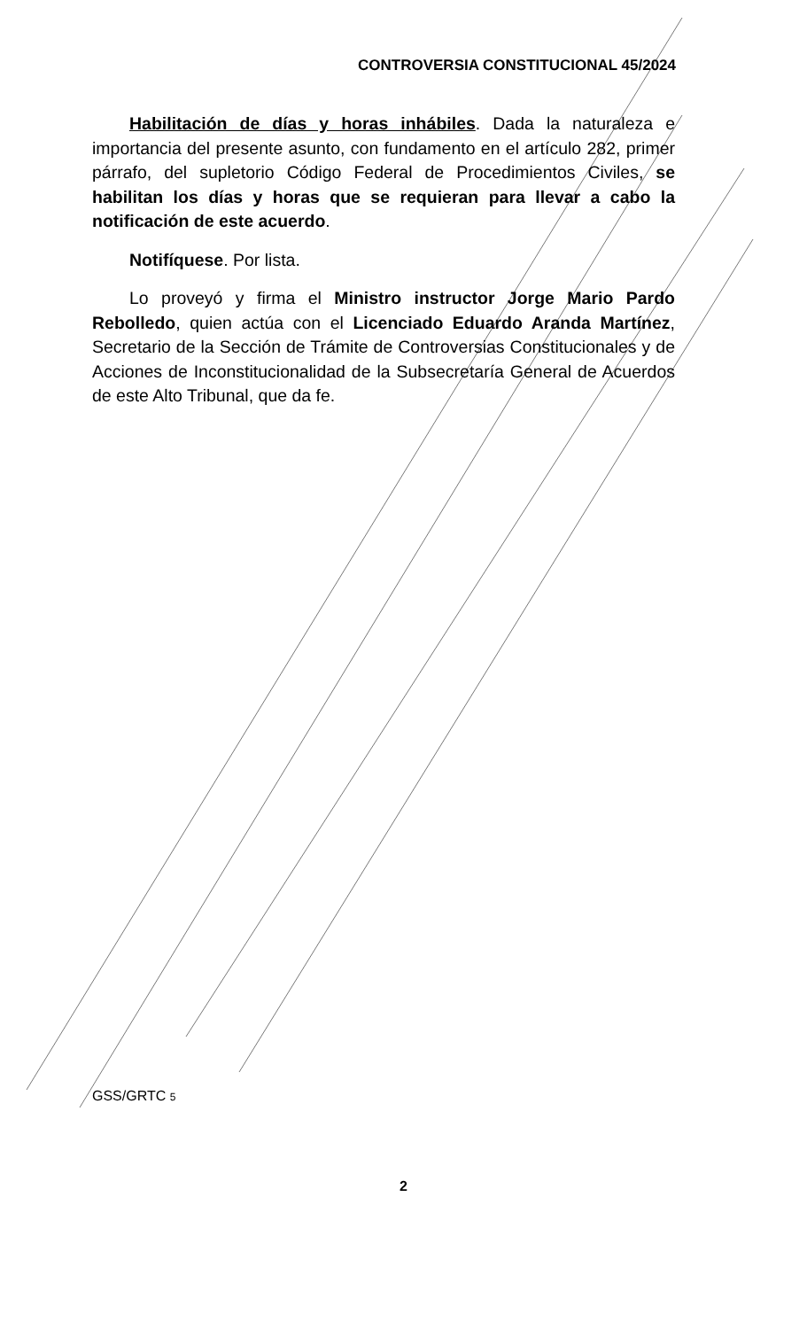CONTROVERSIA CONSTITUCIONAL 45/2024
Habilitación de días y horas inhábiles. Dada la naturaleza e importancia del presente asunto, con fundamento en el artículo 282, primer párrafo, del supletorio Código Federal de Procedimientos Civiles, se habilitan los días y horas que se requieran para llevar a cabo la notificación de este acuerdo.
Notifíquese. Por lista.
Lo proveyó y firma el Ministro instructor Jorge Mario Pardo Rebolledo, quien actúa con el Licenciado Eduardo Aranda Martínez, Secretario de la Sección de Trámite de Controversias Constitucionales y de Acciones de Inconstitucionalidad de la Subsecretaría General de Acuerdos de este Alto Tribunal, que da fe.
GSS/GRTC 5
2